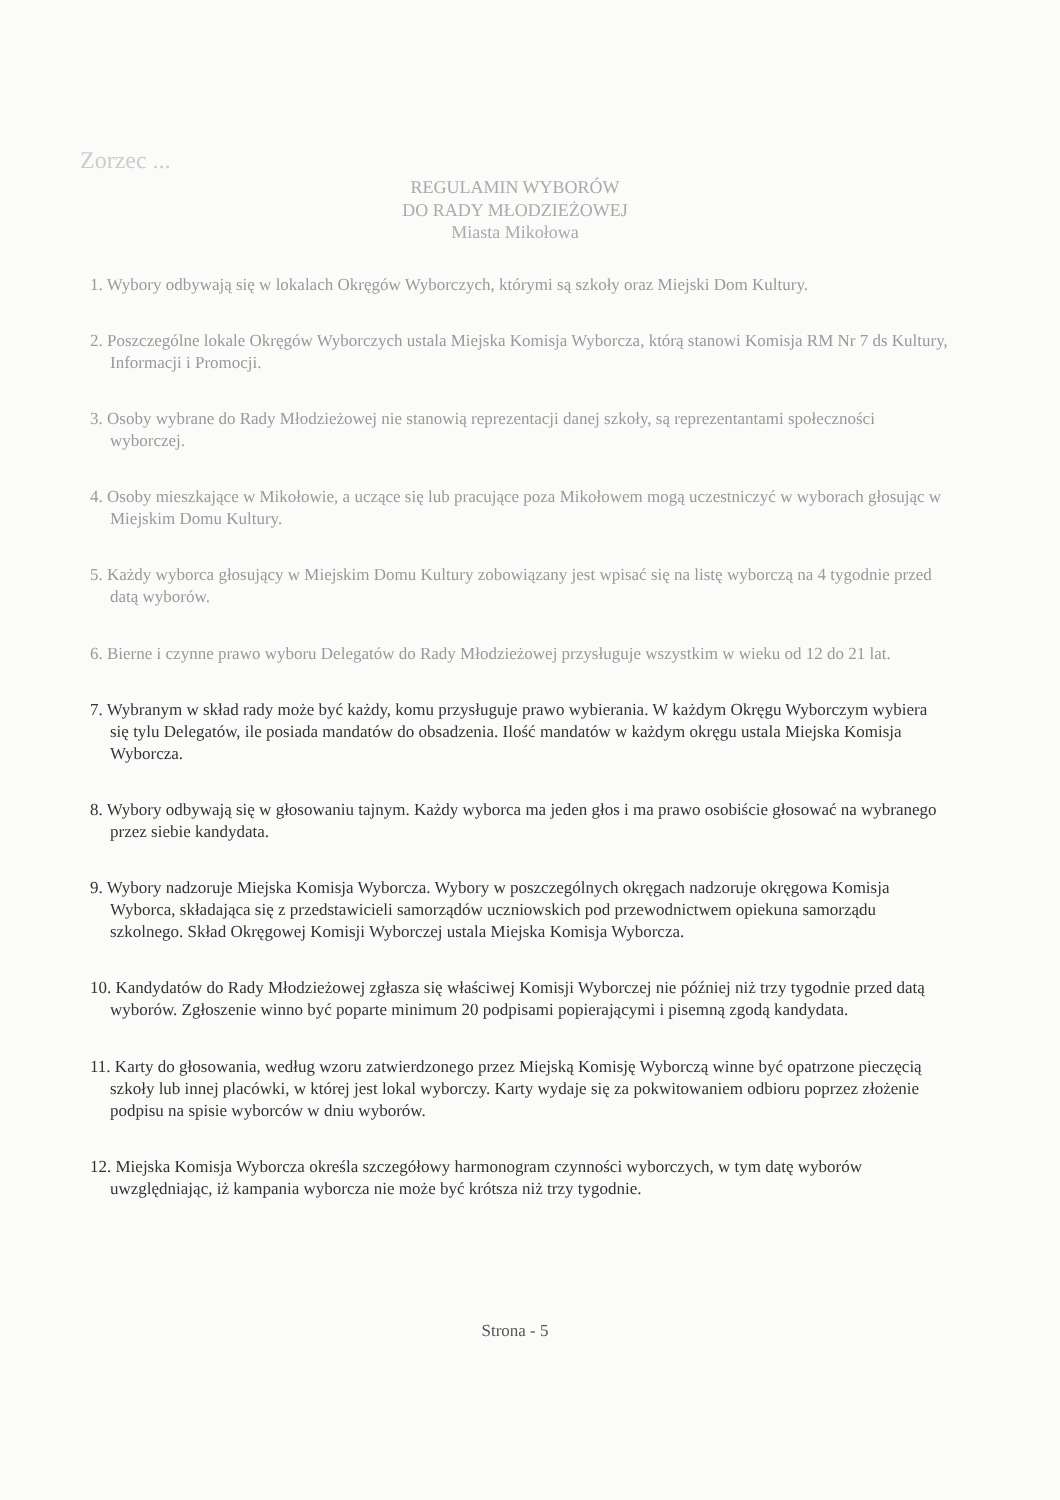Zorzec ...
REGULAMIN WYBORÓW
DO RADY MŁODZIEŻOWEJ
Miasta Mikołowa
1. Wybory odbywają się w lokalach Okręgów Wyborczych, którymi są szkoły oraz Miejski Dom Kultury.
2. Poszczególne lokale Okręgów Wyborczych ustala Miejska Komisja Wyborcza, którą stanowi Komisja RM Nr 7 ds Kultury, Informacji i Promocji.
3. Osoby wybrane do Rady Młodzieżowej nie stanowią reprezentacji danej szkoły, są reprezentantami społeczności wyborczej.
4. Osoby mieszkające w Mikołowie, a uczące się lub pracujące poza Mikołowem mogą uczestniczyć w wyborach głosując w Miejskim Domu Kultury.
5. Każdy wyborca głosujący w Miejskim Domu Kultury zobowiązany jest wpisać się na listę wyborczą na 4 tygodnie przed datą wyborów.
6. Bierne i czynne prawo wyboru Delegatów do Rady Młodzieżowej przysługuje wszystkim w wieku od 12 do 21 lat.
7. Wybranym w skład rady może być każdy, komu przysługuje prawo wybierania. W każdym Okręgu Wyborczym wybiera się tylu Delegatów, ile posiada mandatów do obsadzenia. Ilość mandatów w każdym okręgu ustala Miejska Komisja Wyborcza.
8. Wybory odbywają się w głosowaniu tajnym. Każdy wyborca ma jeden głos i ma prawo osobiście głosować na wybranego przez siebie kandydata.
9. Wybory nadzoruje Miejska Komisja Wyborcza. Wybory w poszczególnych okręgach nadzoruje okręgowa Komisja Wyborca, składająca się z przedstawicieli samorządów uczniowskich pod przewodnictwem opiekuna samorządu szkolnego. Skład Okręgowej Komisji Wyborczej ustala Miejska Komisja Wyborcza.
10. Kandydatów do Rady Młodzieżowej zgłasza się właściwej Komisji Wyborczej nie później niż trzy tygodnie przed datą wyborów. Zgłoszenie winno być poparte minimum 20 podpisami popierającymi i pisemną zgodą kandydata.
11. Karty do głosowania, według wzoru zatwierdzonego przez Miejską Komisję Wyborczą winne być opatrzone pieczęcią szkoły lub innej placówki, w której jest lokal wyborczy. Karty wydaje się za pokwitowaniem odbioru poprzez złożenie podpisu na spisie wyborców w dniu wyborów.
12. Miejska Komisja Wyborcza określa szczegółowy harmonogram czynności wyborczych, w tym datę wyborów uwzględniając, iż kampania wyborcza nie może być krótsza niż trzy tygodnie.
Strona - 5